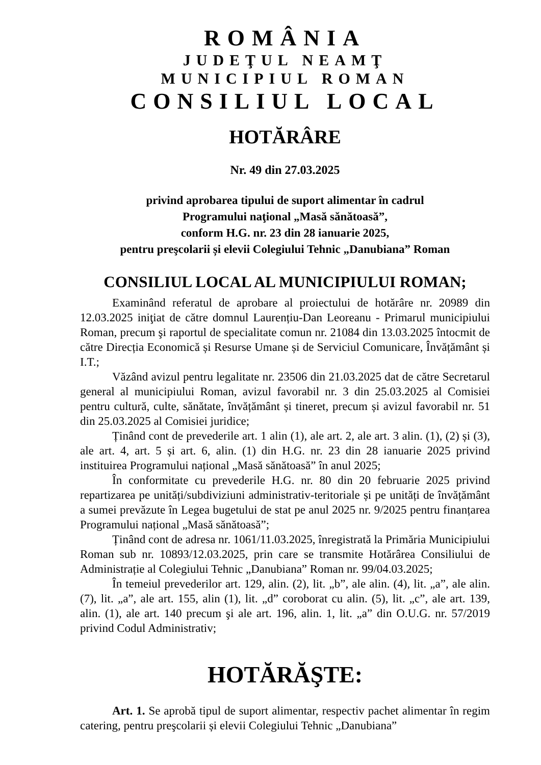ROMÂNIA
JUDEŢUL NEAMŢ
MUNICIPIUL ROMAN
CONSILIUL LOCAL
HOTĂRÂRE
Nr. 49 din 27.03.2025
privind aprobarea tipului de suport alimentar în cadrul
Programului naţional „Masă sănătoasă”,
conform H.G. nr. 23 din 28 ianuarie 2025,
pentru preşcolarii și elevii Colegiului Tehnic „Danubiana” Roman
CONSILIUL LOCAL AL MUNICIPIULUI ROMAN;
Examinând referatul de aprobare al proiectului de hotărâre nr. 20989 din 12.03.2025 iniţiat de către domnul Laurențiu-Dan Leoreanu - Primarul municipiului Roman, precum şi raportul de specialitate comun nr. 21084 din 13.03.2025 întocmit de către Direcția Economică și Resurse Umane și de Serviciul Comunicare, Învățământ și I.T.;
Văzând avizul pentru legalitate nr. 23506 din 21.03.2025 dat de către Secretarul general al municipiului Roman, avizul favorabil nr. 3 din 25.03.2025 al Comisiei pentru cultură, culte, sănătate, învățământ și tineret, precum și avizul favorabil nr. 51 din 25.03.2025 al Comisiei juridice;
Ținând cont de prevederile art. 1 alin (1), ale art. 2, ale art. 3 alin. (1), (2) și (3), ale art. 4, art. 5 și art. 6, alin. (1) din H.G. nr. 23 din 28 ianuarie 2025 privind instituirea Programului național „Masă sănătoasă” în anul 2025;
În conformitate cu prevederile H.G. nr. 80 din 20 februarie 2025 privind repartizarea pe unități/subdiviziuni administrativ-teritoriale și pe unități de învățământ a sumei prevăzute în Legea bugetului de stat pe anul 2025 nr. 9/2025 pentru finanțarea Programului național „Masă sănătoasă”;
Ținând cont de adresa nr. 1061/11.03.2025, înregistrată la Primăria Municipiului Roman sub nr. 10893/12.03.2025, prin care se transmite Hotărârea Consiliului de Administrație al Colegiului Tehnic „Danubiana” Roman nr. 99/04.03.2025;
În temeiul prevederilor art. 129, alin. (2), lit. „b”, ale alin. (4), lit. „a”, ale alin. (7), lit. „a”, ale art. 155, alin (1), lit. „d” coroborat cu alin. (5), lit. „c”, ale art. 139, alin. (1), ale art. 140 precum şi ale art. 196, alin. 1, lit. „a” din O.U.G. nr. 57/2019 privind Codul Administrativ;
HOTĂRĂŞTE:
Art. 1. Se aprobă tipul de suport alimentar, respectiv pachet alimentar în regim catering, pentru preşcolarii și elevii Colegiului Tehnic „Danubiana”